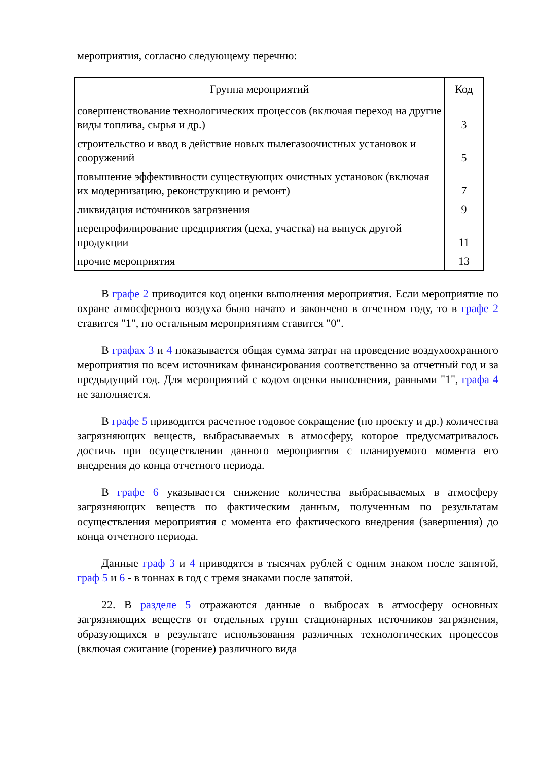мероприятия, согласно следующему перечню:
| Группа мероприятий | Код |
| --- | --- |
| совершенствование технологических процессов (включая переход на другие виды топлива, сырья и др.) | 3 |
| строительство и ввод в действие новых пылегазоочистных установок и сооружений | 5 |
| повышение эффективности существующих очистных установок (включая их модернизацию, реконструкцию и ремонт) | 7 |
| ликвидация источников загрязнения | 9 |
| перепрофилирование предприятия (цеха, участка) на выпуск другой продукции | 11 |
| прочие мероприятия | 13 |
В графе 2 приводится код оценки выполнения мероприятия. Если мероприятие по охране атмосферного воздуха было начато и закончено в отчетном году, то в графе 2 ставится "1", по остальным мероприятиям ставится "0".
В графах 3 и 4 показывается общая сумма затрат на проведение воздухоохранного мероприятия по всем источникам финансирования соответственно за отчетный год и за предыдущий год. Для мероприятий с кодом оценки выполнения, равными "1", графа 4 не заполняется.
В графе 5 приводится расчетное годовое сокращение (по проекту и др.) количества загрязняющих веществ, выбрасываемых в атмосферу, которое предусматривалось достичь при осуществлении данного мероприятия с планируемого момента его внедрения до конца отчетного периода.
В графе 6 указывается снижение количества выбрасываемых в атмосферу загрязняющих веществ по фактическим данным, полученным по результатам осуществления мероприятия с момента его фактического внедрения (завершения) до конца отчетного периода.
Данные граф 3 и 4 приводятся в тысячах рублей с одним знаком после запятой, граф 5 и 6 - в тоннах в год с тремя знаками после запятой.
22. В разделе 5 отражаются данные о выбросах в атмосферу основных загрязняющих веществ от отдельных групп стационарных источников загрязнения, образующихся в результате использования различных технологических процессов (включая сжигание (горение) различного вида